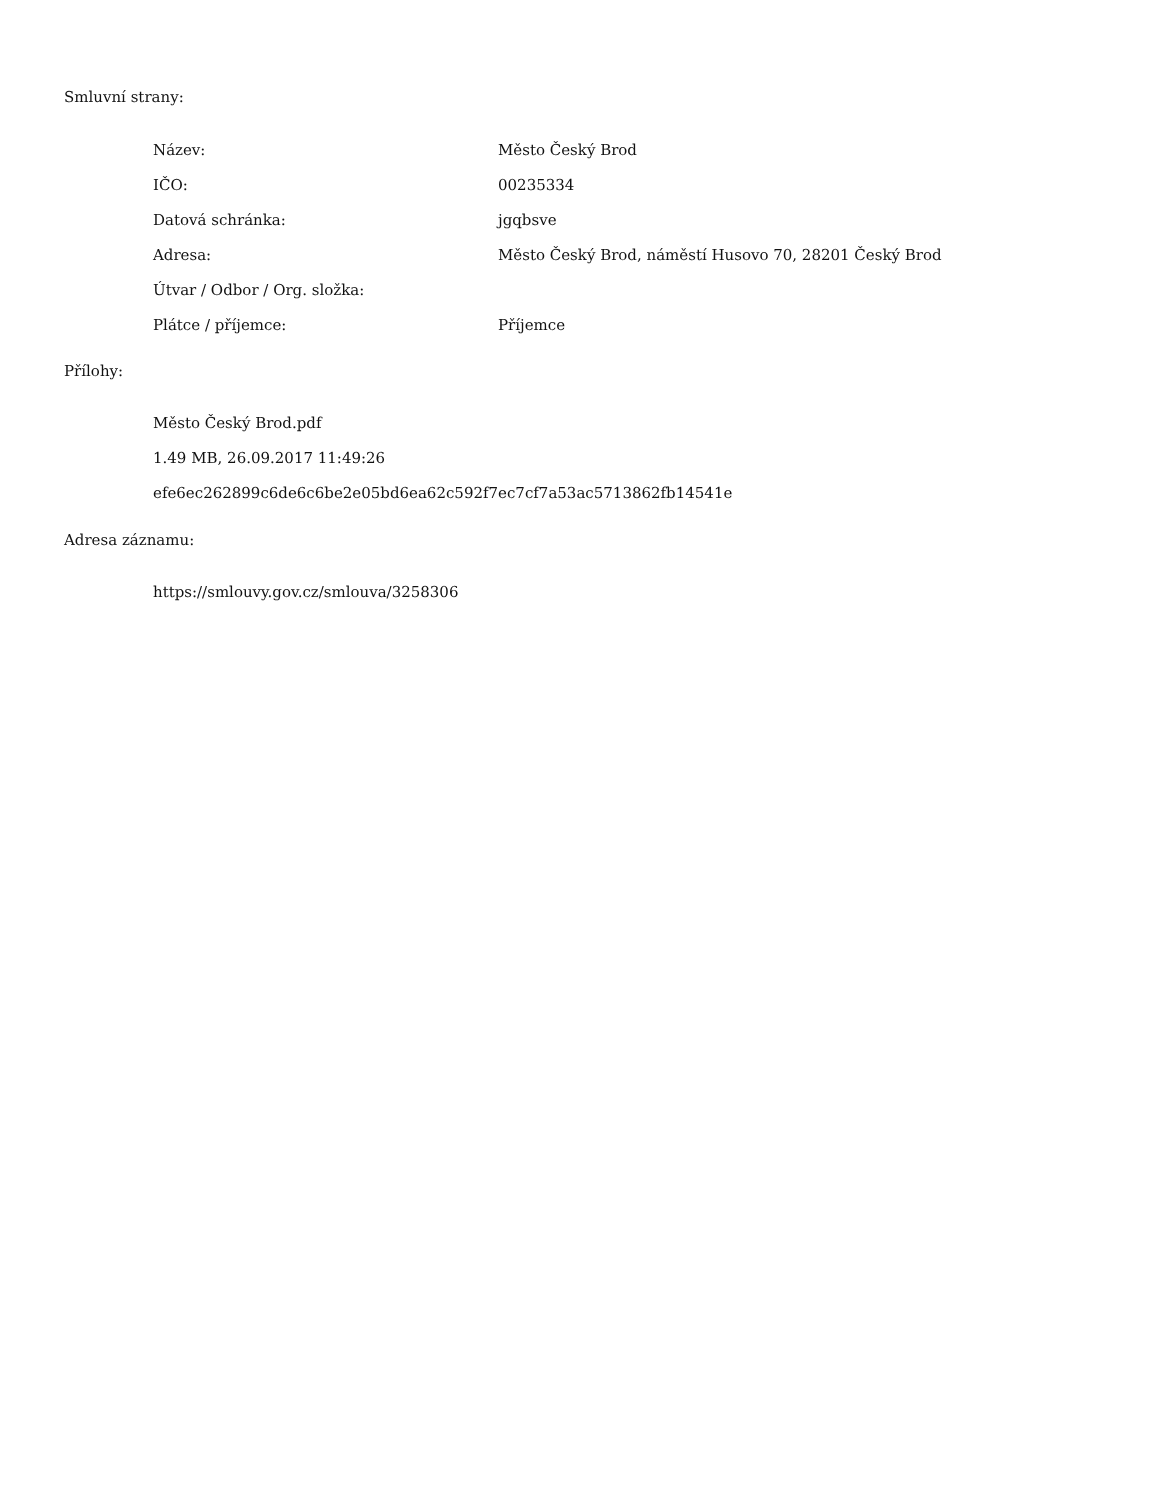Smluvní strany:
| Název: | Město Český Brod |
| IČO: | 00235334 |
| Datová schránka: | jgqbsve |
| Adresa: | Město Český Brod, náměstí Husovo 70, 28201 Český Brod |
| Útvar / Odbor / Org. složka: | |
| Plátce / příjemce: | Příjemce |
Přílohy:
Město Český Brod.pdf
1.49 MB, 26.09.2017 11:49:26
efe6ec262899c6de6c6be2e05bd6ea62c592f7ec7cf7a53ac5713862fb14541e
Adresa záznamu:
https://smlouvy.gov.cz/smlouva/3258306